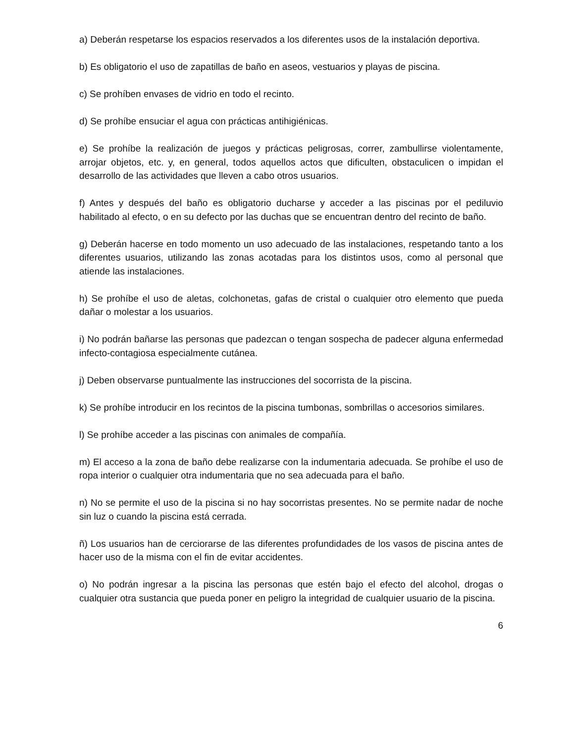a) Deberán respetarse los espacios reservados a los diferentes usos de la instalación deportiva.
b) Es obligatorio el uso de zapatillas de baño en aseos, vestuarios y playas de piscina.
c) Se prohíben envases de vidrio en todo el recinto.
d) Se prohíbe ensuciar el agua con prácticas antihigiénicas.
e) Se prohíbe la realización de juegos y prácticas peligrosas, correr, zambullirse violentamente, arrojar objetos, etc. y, en general, todos aquellos actos que dificulten, obstaculicen o impidan el desarrollo de las actividades que lleven a cabo otros usuarios.
f) Antes y después del baño es obligatorio ducharse y acceder a las piscinas por el pediluvio habilitado al efecto, o en su defecto por las duchas que se encuentran dentro del recinto de baño.
g) Deberán hacerse en todo momento un uso adecuado de las instalaciones, respetando tanto a los diferentes usuarios, utilizando las zonas acotadas para los distintos usos, como al personal que atiende las instalaciones.
h) Se prohíbe el uso de aletas, colchonetas, gafas de cristal o cualquier otro elemento que pueda dañar o molestar a los usuarios.
i) No podrán bañarse las personas que padezcan o tengan sospecha de padecer alguna enfermedad infecto-contagiosa especialmente cutánea.
j) Deben observarse puntualmente las instrucciones del socorrista de la piscina.
k) Se prohíbe introducir en los recintos de la piscina tumbonas, sombrillas o accesorios similares.
l) Se prohíbe acceder a las piscinas con animales de compañía.
m) El acceso a la zona de baño debe realizarse con la indumentaria adecuada. Se prohíbe el uso de ropa interior o cualquier otra indumentaria que no sea adecuada para el baño.
n) No se permite el uso de la piscina si no hay socorristas presentes. No se permite nadar de noche sin luz o cuando la piscina está cerrada.
ñ) Los usuarios han de cerciorarse de las diferentes profundidades de los vasos de piscina antes de hacer uso de la misma con el fin de evitar accidentes.
o) No podrán ingresar a la piscina las personas que estén bajo el efecto del alcohol, drogas o cualquier otra sustancia que pueda poner en peligro la integridad de cualquier usuario de la piscina.
6